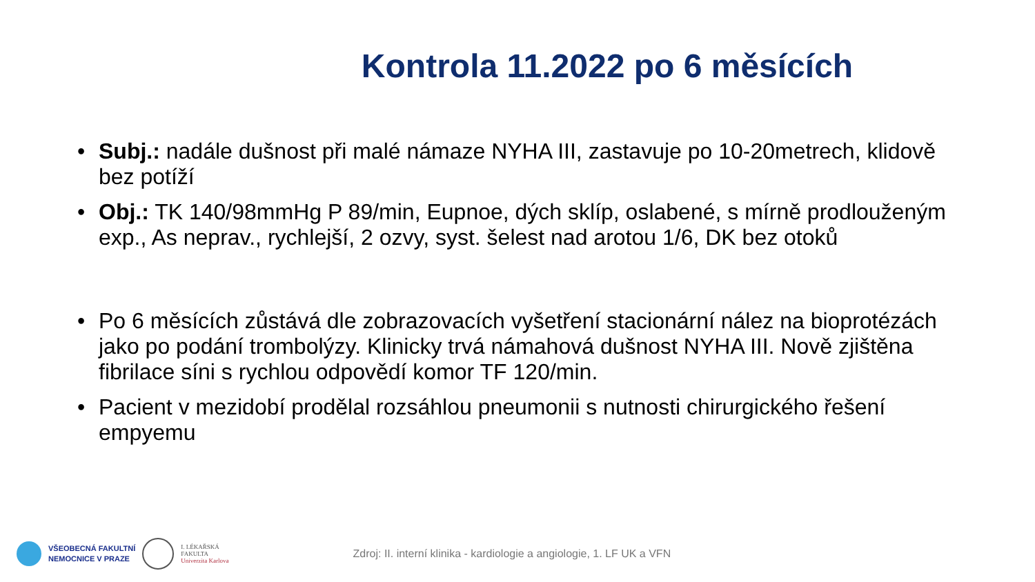Kontrola 11.2022 po 6 měsících
• Subj.: nadále dušnost při malé námaze NYHA III, zastavuje po 10-20metrech, klidově bez potíží
• Obj.: TK 140/98mmHg P 89/min, Eupnoe, dých sklíp, oslabené, s mírně prodlouženým exp., As neprav., rychlejší, 2 ozvy, syst. šelest nad arotou 1/6, DK bez otoků
• Po 6 měsících zůstává dle zobrazovacích vyšetření stacionární nález na bioprotézách jako po podání trombolýzy. Klinicky trvá námahová dušnost NYHA III. Nově zjištěna fibrilace síni s rychlou odpovědí komor TF 120/min.
• Pacient v mezidobí prodělal rozsáhlou pneumonii s nutnosti chirurgického řešení empyemu
VŠEOBECNÁ FAKULTNÍ
NEMOCNICE V PRAZE
I. LÉKAŘSKÁ
FAKULTA
Univerzita Karlova
Zdroj: II. interní klinika - kardiologie a angiologie, 1. LF UK a VFN